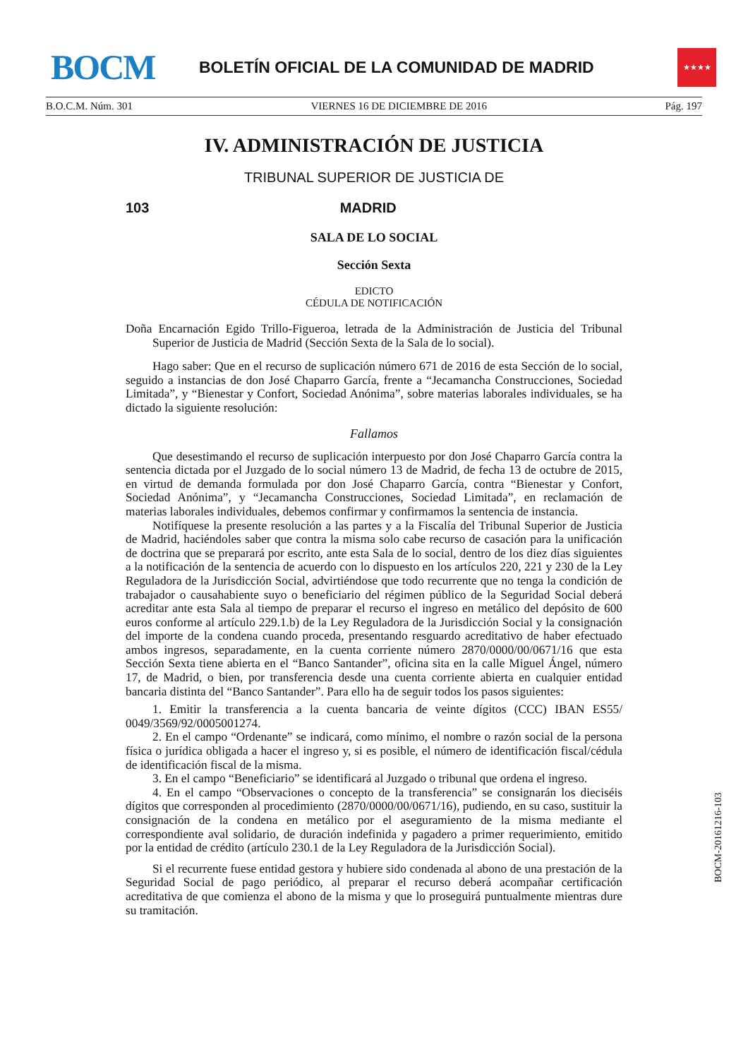BOCM
BOLETÍN OFICIAL DE LA COMUNIDAD DE MADRID
★★★★
B.O.C.M. Núm. 301 VIERNES 16 DE DICIEMBRE DE 2016 Pág. 197
IV. ADMINISTRACIÓN DE JUSTICIA
TRIBUNAL SUPERIOR DE JUSTICIA DE
103 MADRID
SALA DE LO SOCIAL
Sección Sexta
EDICTO
CÉDULA DE NOTIFICACIÓN
Doña Encarnación Egido Trillo-Figueroa, letrada de la Administración de Justicia del Tribunal Superior de Justicia de Madrid (Sección Sexta de la Sala de lo social).
Hago saber: Que en el recurso de suplicación número 671 de 2016 de esta Sección de lo social, seguido a instancias de don José Chaparro García, frente a “Jecamancha Construcciones, Sociedad Limitada”, y “Bienestar y Confort, Sociedad Anónima”, sobre materias laborales individuales, se ha dictado la siguiente resolución:
Fallamos
Que desestimando el recurso de suplicación interpuesto por don José Chaparro García contra la sentencia dictada por el Juzgado de lo social número 13 de Madrid, de fecha 13 de octubre de 2015, en virtud de demanda formulada por don José Chaparro García, contra “Bienestar y Confort, Sociedad Anónima”, y “Jecamancha Construcciones, Sociedad Limitada”, en reclamación de materias laborales individuales, debemos confirmar y confirmamos la sentencia de instancia.
Notifíquese la presente resolución a las partes y a la Fiscalía del Tribunal Superior de Justicia de Madrid, haciéndoles saber que contra la misma solo cabe recurso de casación para la unificación de doctrina que se preparará por escrito, ante esta Sala de lo social, dentro de los diez días siguientes a la notificación de la sentencia de acuerdo con lo dispuesto en los artículos 220, 221 y 230 de la Ley Reguladora de la Jurisdicción Social, advirtiéndose que todo recurrente que no tenga la condición de trabajador o causahabiente suyo o beneficiario del régimen público de la Seguridad Social deberá acreditar ante esta Sala al tiempo de preparar el recurso el ingreso en metálico del depósito de 600 euros conforme al artículo 229.1.b) de la Ley Reguladora de la Jurisdicción Social y la consignación del importe de la condena cuando proceda, presentando resguardo acreditativo de haber efectuado ambos ingresos, separadamente, en la cuenta corriente número 2870/0000/00/0671/16 que esta Sección Sexta tiene abierta en el “Banco Santander”, oficina sita en la calle Miguel Ángel, número 17, de Madrid, o bien, por transferencia desde una cuenta corriente abierta en cualquier entidad bancaria distinta del “Banco Santander”. Para ello ha de seguir todos los pasos siguientes:
1. Emitir la transferencia a la cuenta bancaria de veinte dígitos (CCC) IBAN ES55/ 0049/3569/92/0005001274.
2. En el campo “Ordenante” se indicará, como mínimo, el nombre o razón social de la persona física o jurídica obligada a hacer el ingreso y, si es posible, el número de identificación fiscal/cédula de identificación fiscal de la misma.
3. En el campo “Beneficiario” se identificará al Juzgado o tribunal que ordena el ingreso.
4. En el campo “Observaciones o concepto de la transferencia” se consignarán los dieciséis dígitos que corresponden al procedimiento (2870/0000/00/0671/16), pudiendo, en su caso, sustituir la consignación de la condena en metálico por el aseguramiento de la misma mediante el correspondiente aval solidario, de duración indefinida y pagadero a primer requerimiento, emitido por la entidad de crédito (artículo 230.1 de la Ley Reguladora de la Jurisdicción Social).
Si el recurrente fuese entidad gestora y hubiere sido condenada al abono de una prestación de la Seguridad Social de pago periódico, al preparar el recurso deberá acompañar certificación acreditativa de que comienza el abono de la misma y que lo proseguirá puntualmente mientras dure su tramitación.
BOCM-20161216-103